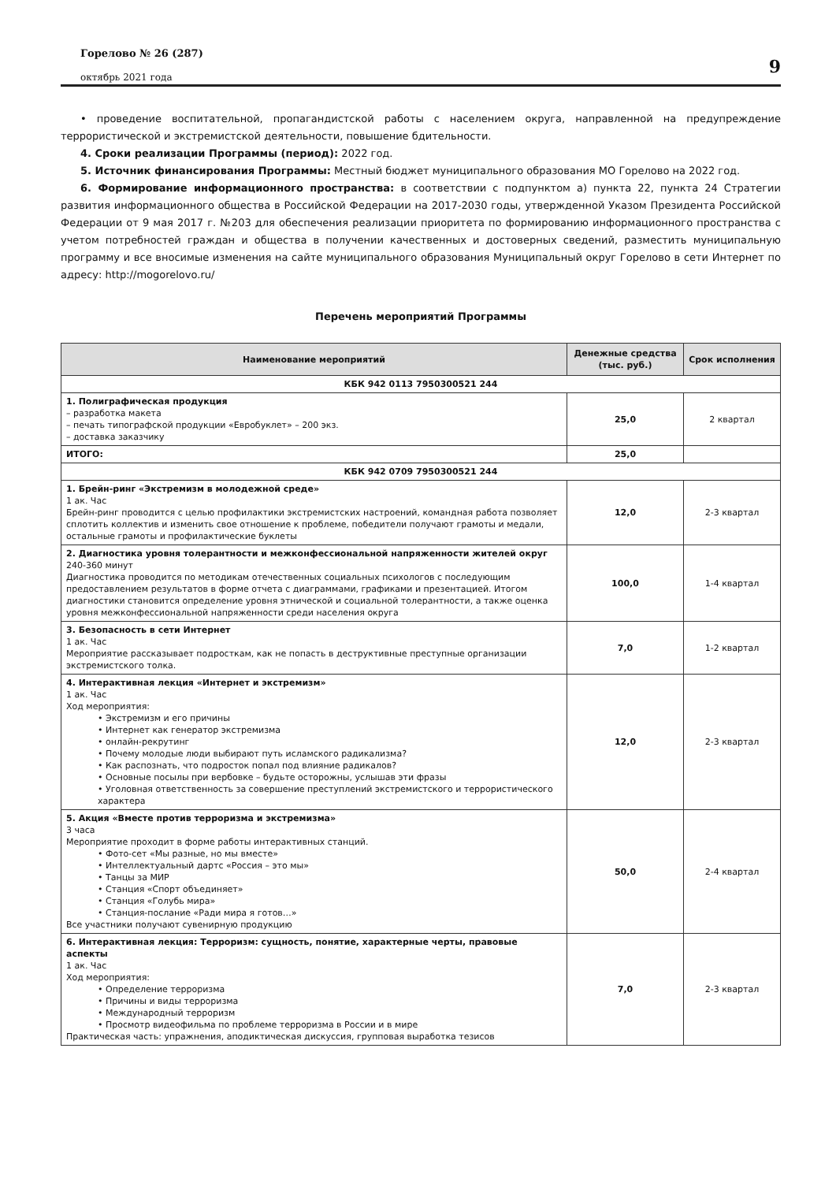Горелово № 26 (287)
октябрь 2021 года
9
• проведение воспитательной, пропагандистской работы с населением округа, направленной на предупреждение террористической и экстремистской деятельности, повышение бдительности.
4. Сроки реализации Программы (период): 2022 год.
5. Источник финансирования Программы: Местный бюджет муниципального образования МО Горелово на 2022 год.
6. Формирование информационного пространства: в соответствии с подпунктом а) пункта 22, пункта 24 Стратегии развития информационного общества в Российской Федерации на 2017-2030 годы, утвержденной Указом Президента Российской Федерации от 9 мая 2017 г. №203 для обеспечения реализации приоритета по формированию информационного пространства с учетом потребностей граждан и общества в получении качественных и достоверных сведений, разместить муниципальную программу и все вносимые изменения на сайте муниципального образования Муниципальный округ Горелово в сети Интернет по адресу: http://mogorelovo.ru/
Перечень мероприятий Программы
| Наименование мероприятий | Денежные средства (тыс. руб.) | Срок исполнения |
| --- | --- | --- |
| КБК 942 0113 7950300521 244 | | |
| 1. Полиграфическая продукция – разработка макета – печать типографской продукции «Евробуклет» – 200 экз. – доставка заказчику | 25,0 | 2 квартал |
| ИТОГО: | 25,0 | |
| КБК 942 0709 7950300521 244 | | |
| 1. Брейн-ринг «Экстремизм в молодежной среде» 1 ак. Час Брейн-ринг проводится с целью профилактики экстремистских настроений, командная работа позволяет сплотить коллектив и изменить свое отношение к проблеме, победители получают грамоты и медали, остальные грамоты и профилактические буклеты | 12,0 | 2-3 квартал |
| 2. Диагностика уровня толерантности и межконфессиональной напряженности жителей округ 240-360 минут Диагностика проводится по методикам отечественных социальных психологов с последующим предоставлением результатов в форме отчета с диаграммами, графиками и презентацией. Итогом диагностики становится определение уровня этнической и социальной толерантности, а также оценка уровня межконфессиональной напряженности среди населения округа | 100,0 | 1-4 квартал |
| 3. Безопасность в сети Интернет 1 ак. Час Мероприятие рассказывает подросткам, как не попасть в деструктивные преступные организации экстремистского толка. | 7,0 | 1-2 квартал |
| 4. Интерактивная лекция «Интернет и экстремизм» 1 ак. Час Ход мероприятия: • Экстремизм и его причины • Интернет как генератор экстремизма • онлайн-рекрутинг • Почему молодые люди выбирают путь исламского радикализма? • Как распознать, что подросток попал под влияние радикалов? • Основные посылы при вербовке – будьте осторожны, услышав эти фразы • Уголовная ответственность за совершение преступлений экстремистского и террористического характера | 12,0 | 2-3 квартал |
| 5. Акция «Вместе против терроризма и экстремизма» 3 часа Мероприятие проходит в форме работы интерактивных станций. • Фото-сет «Мы разные, но мы вместе» • Интеллектуальный дартс «Россия – это мы» • Танцы за МИР • Станция «Спорт объединяет» • Станция «Голубь мира» • Станция-послание «Ради мира я готов…» Все участники получают сувенирную продукцию | 50,0 | 2-4 квартал |
| 6. Интерактивная лекция: Терроризм: сущность, понятие, характерные черты, правовые аспекты 1 ак. Час Ход мероприятия: • Определение терроризма • Причины и виды терроризма • Международный терроризм • Просмотр видеофильма по проблеме терроризма в России и в мире Практическая часть: упражнения, аподиктическая дискуссия, групповая выработка тезисов | 7,0 | 2-3 квартал |